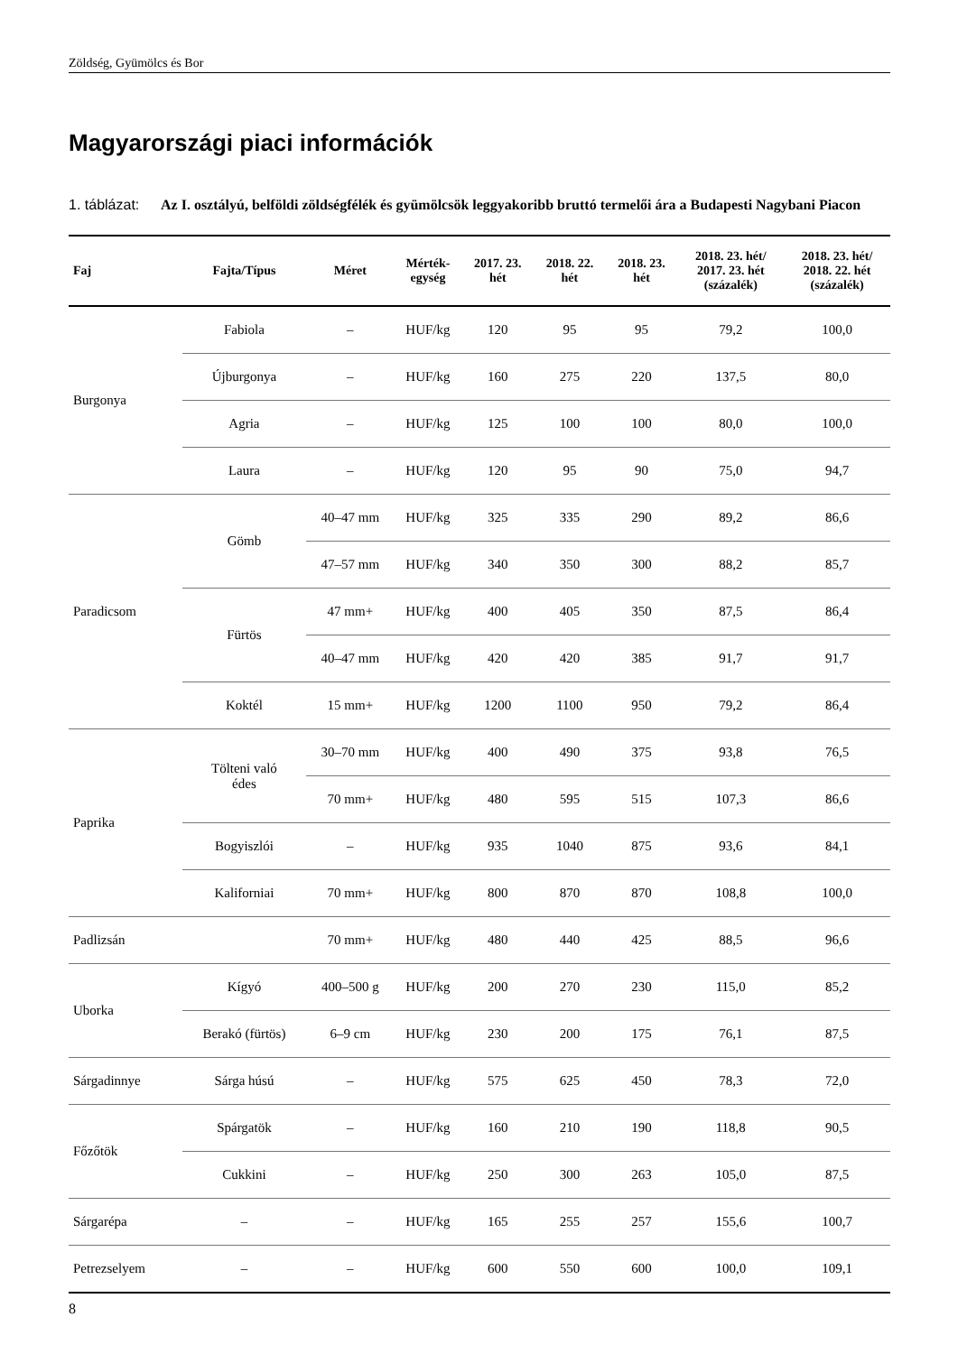Zöldség, Gyümölcs és Bor
Magyarországi piaci információk
1. táblázat:
Az I. osztályú, belföldi zöldségfélék és gyümölcsök leggyakoribb bruttó termelői ára a Budapesti Nagybani Piacon
| Faj | Fajta/Típus | Méret | Mérték- egység | 2017. 23. hét | 2018. 22. hét | 2018. 23. hét | 2018. 23. hét/ 2017. 23. hét (százalék) | 2018. 23. hét/ 2018. 22. hét (százalék) |
| --- | --- | --- | --- | --- | --- | --- | --- | --- |
| Burgonya | Fabiola | – | HUF/kg | 120 | 95 | 95 | 79,2 | 100,0 |
| | Újburgonya | – | HUF/kg | 160 | 275 | 220 | 137,5 | 80,0 |
| | Agria | – | HUF/kg | 125 | 100 | 100 | 80,0 | 100,0 |
| | Laura | – | HUF/kg | 120 | 95 | 90 | 75,0 | 94,7 |
| Paradicsom | Gömb | 40–47 mm | HUF/kg | 325 | 335 | 290 | 89,2 | 86,6 |
| | | 47–57 mm | HUF/kg | 340 | 350 | 300 | 88,2 | 85,7 |
| | Fürtös | 47 mm+ | HUF/kg | 400 | 405 | 350 | 87,5 | 86,4 |
| | | 40–47 mm | HUF/kg | 420 | 420 | 385 | 91,7 | 91,7 |
| | Koktél | 15 mm+ | HUF/kg | 1200 | 1100 | 950 | 79,2 | 86,4 |
| Paprika | Tölteni való édes | 30–70 mm | HUF/kg | 400 | 490 | 375 | 93,8 | 76,5 |
| | | 70 mm+ | HUF/kg | 480 | 595 | 515 | 107,3 | 86,6 |
| | Bogyiszlói | – | HUF/kg | 935 | 1040 | 875 | 93,6 | 84,1 |
| | Kaliforniai | 70 mm+ | HUF/kg | 800 | 870 | 870 | 108,8 | 100,0 |
| Padlizsán | | 70 mm+ | HUF/kg | 480 | 440 | 425 | 88,5 | 96,6 |
| Uborka | Kígyó | 400–500 g | HUF/kg | 200 | 270 | 230 | 115,0 | 85,2 |
| | Berakó (fürtös) | 6–9 cm | HUF/kg | 230 | 200 | 175 | 76,1 | 87,5 |
| Sárgadinnye | Sárga húsú | – | HUF/kg | 575 | 625 | 450 | 78,3 | 72,0 |
| Főzőtök | Spárgatök | – | HUF/kg | 160 | 210 | 190 | 118,8 | 90,5 |
| | Cukkini | – | HUF/kg | 250 | 300 | 263 | 105,0 | 87,5 |
| Sárgarépa | – | – | HUF/kg | 165 | 255 | 257 | 155,6 | 100,7 |
| Petrezselyem | – | – | HUF/kg | 600 | 550 | 600 | 100,0 | 109,1 |
8